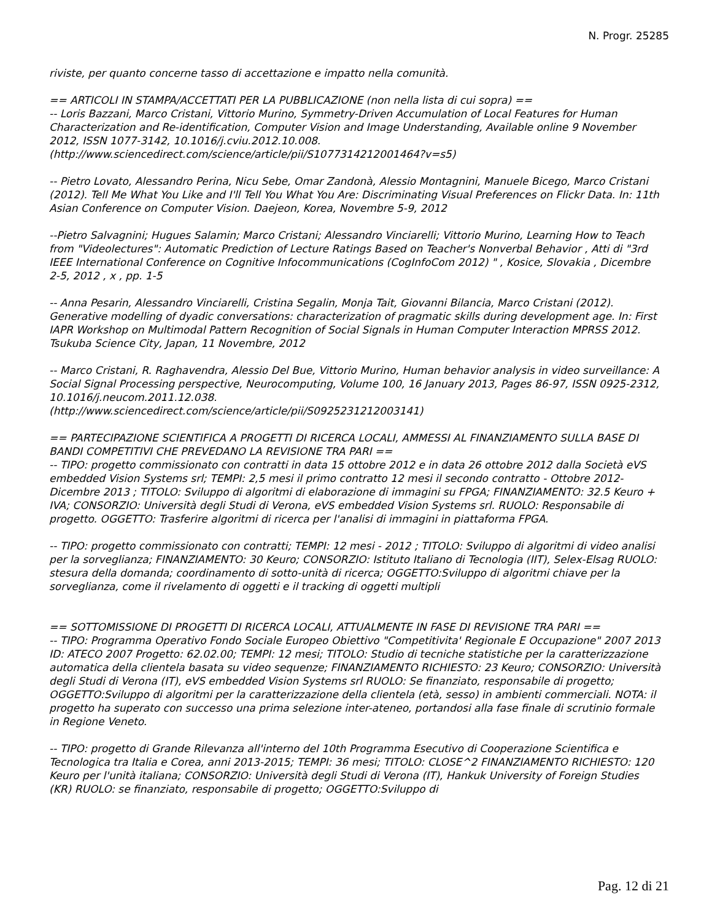N. Progr. 25285
riviste, per quanto concerne tasso di accettazione e impatto nella comunità.
== ARTICOLI IN STAMPA/ACCETTATI PER LA PUBBLICAZIONE (non nella lista di cui sopra) ==
-- Loris Bazzani, Marco Cristani, Vittorio Murino, Symmetry-Driven Accumulation of Local Features for Human Characterization and Re-identification, Computer Vision and Image Understanding, Available online 9 November 2012, ISSN 1077-3142, 10.1016/j.cviu.2012.10.008.
(http://www.sciencedirect.com/science/article/pii/S1077314212001464?v=s5)
-- Pietro Lovato, Alessandro Perina, Nicu Sebe, Omar Zandonà, Alessio Montagnini, Manuele Bicego, Marco Cristani (2012). Tell Me What You Like and I'll Tell You What You Are: Discriminating Visual Preferences on Flickr Data. In: 11th Asian Conference on Computer Vision. Daejeon, Korea, Novembre 5-9, 2012
--Pietro Salvagnini; Hugues Salamin; Marco Cristani; Alessandro Vinciarelli; Vittorio Murino, Learning How to Teach from "Videolectures": Automatic Prediction of Lecture Ratings Based on Teacher's Nonverbal Behavior , Atti di "3rd IEEE International Conference on Cognitive Infocommunications (CogInfoCom 2012) " , Kosice, Slovakia , Dicembre 2-5, 2012 , x , pp. 1-5
-- Anna Pesarin, Alessandro Vinciarelli, Cristina Segalin, Monja Tait, Giovanni Bilancia, Marco Cristani (2012). Generative modelling of dyadic conversations: characterization of pragmatic skills during development age. In: First IAPR Workshop on Multimodal Pattern Recognition of Social Signals in Human Computer Interaction MPRSS 2012. Tsukuba Science City, Japan, 11 Novembre, 2012
-- Marco Cristani, R. Raghavendra, Alessio Del Bue, Vittorio Murino, Human behavior analysis in video surveillance: A Social Signal Processing perspective, Neurocomputing, Volume 100, 16 January 2013, Pages 86-97, ISSN 0925-2312, 10.1016/j.neucom.2011.12.038.
(http://www.sciencedirect.com/science/article/pii/S0925231212003141)
== PARTECIPAZIONE SCIENTIFICA A PROGETTI DI RICERCA LOCALI, AMMESSI AL FINANZIAMENTO SULLA BASE DI BANDI COMPETITIVI CHE PREVEDANO LA REVISIONE TRA PARI ==
-- TIPO: progetto commissionato con contratti in data 15 ottobre 2012 e in data 26 ottobre 2012 dalla Società eVS embedded Vision Systems srl; TEMPI: 2,5 mesi il primo contratto 12 mesi il secondo contratto - Ottobre 2012-Dicembre 2013 ; TITOLO: Sviluppo di algoritmi di elaborazione di immagini su FPGA; FINANZIAMENTO: 32.5 Keuro + IVA; CONSORZIO: Università degli Studi di Verona, eVS embedded Vision Systems srl. RUOLO: Responsabile di progetto. OGGETTO: Trasferire algoritmi di ricerca per l'analisi di immagini in piattaforma FPGA.
-- TIPO: progetto commissionato con contratti; TEMPI: 12 mesi - 2012 ; TITOLO: Sviluppo di algoritmi di video analisi per la sorveglianza; FINANZIAMENTO: 30 Keuro; CONSORZIO: Istituto Italiano di Tecnologia (IIT), Selex-Elsag RUOLO: stesura della domanda; coordinamento di sotto-unità di ricerca; OGGETTO:Sviluppo di algoritmi chiave per la sorveglianza, come il rivelamento di oggetti e il tracking di oggetti multipli
== SOTTOMISSIONE DI PROGETTI DI RICERCA LOCALI, ATTUALMENTE IN FASE DI REVISIONE TRA PARI ==
-- TIPO: Programma Operativo Fondo Sociale Europeo Obiettivo "Competitivita' Regionale E Occupazione" 2007 2013 ID: ATECO 2007 Progetto: 62.02.00; TEMPI: 12 mesi; TITOLO: Studio di tecniche statistiche per la caratterizzazione automatica della clientela basata su video sequenze; FINANZIAMENTO RICHIESTO: 23 Keuro; CONSORZIO: Università degli Studi di Verona (IT), eVS embedded Vision Systems srl RUOLO: Se finanziato, responsabile di progetto; OGGETTO:Sviluppo di algoritmi per la caratterizzazione della clientela (età, sesso) in ambienti commerciali. NOTA: il progetto ha superato con successo una prima selezione inter-ateneo, portandosi alla fase finale di scrutinio formale in Regione Veneto.
-- TIPO: progetto di Grande Rilevanza all'interno del 10th Programma Esecutivo di Cooperazione Scientifica e Tecnologica tra Italia e Corea, anni 2013-2015; TEMPI: 36 mesi; TITOLO: CLOSE^2 FINANZIAMENTO RICHIESTO: 120 Keuro per l'unità italiana; CONSORZIO: Università degli Studi di Verona (IT), Hankuk University of Foreign Studies (KR) RUOLO: se finanziato, responsabile di progetto; OGGETTO:Sviluppo di
Pag. 12 di 21